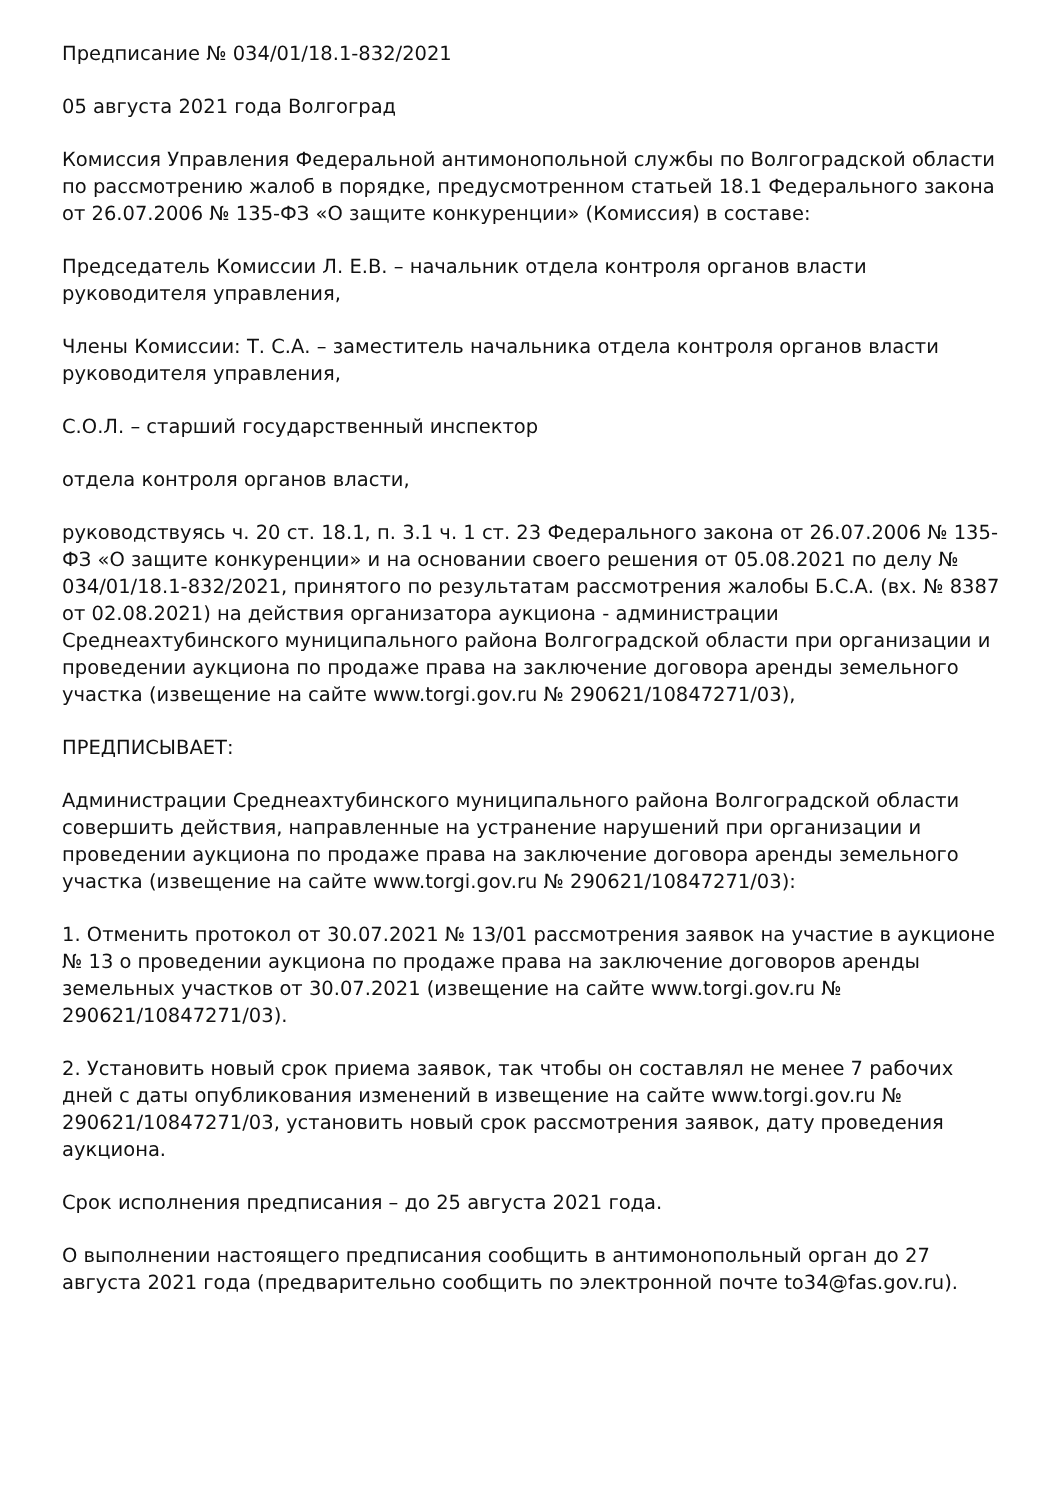Предписание № 034/01/18.1-832/2021
05 августа 2021 года Волгоград
Комиссия Управления Федеральной антимонопольной службы по Волгоградской области по рассмотрению жалоб в порядке, предусмотренном статьей 18.1 Федерального закона от 26.07.2006 № 135-ФЗ «О защите конкуренции» (Комиссия) в составе:
Председатель Комиссии Л. Е.В. – начальник отдела контроля органов власти руководителя управления,
Члены Комиссии: Т. С.А. – заместитель начальника отдела контроля органов власти руководителя управления,
С.О.Л. – старший государственный инспектор
отдела контроля органов власти,
руководствуясь ч. 20 ст. 18.1, п. 3.1 ч. 1 ст. 23 Федерального закона от 26.07.2006 № 135-ФЗ «О защите конкуренции» и на основании своего решения от 05.08.2021 по делу № 034/01/18.1-832/2021, принятого по результатам рассмотрения жалобы Б.С.А. (вх. № 8387 от 02.08.2021) на действия организатора аукциона - администрации Среднеахтубинского муниципального района Волгоградской области при организации и проведении аукциона по продаже права на заключение договора аренды земельного участка (извещение на сайте www.torgi.gov.ru № 290621/10847271/03),
ПРЕДПИСЫВАЕТ:
Администрации Среднеахтубинского муниципального района Волгоградской области совершить действия, направленные на устранение нарушений при организации и проведении аукциона по продаже права на заключение договора аренды земельного участка (извещение на сайте www.torgi.gov.ru № 290621/10847271/03):
1. Отменить протокол от 30.07.2021 № 13/01 рассмотрения заявок на участие в аукционе № 13 о проведении аукциона по продаже права на заключение договоров аренды земельных участков от 30.07.2021 (извещение на сайте www.torgi.gov.ru № 290621/10847271/03).
2. Установить новый срок приема заявок, так чтобы он составлял не менее 7 рабочих дней с даты опубликования изменений в извещение на сайте www.torgi.gov.ru № 290621/10847271/03, установить новый срок рассмотрения заявок, дату проведения аукциона.
Срок исполнения предписания – до 25 августа 2021 года.
О выполнении настоящего предписания сообщить в антимонопольный орган до 27 августа 2021 года (предварительно сообщить по электронной почте to34@fas.gov.ru).